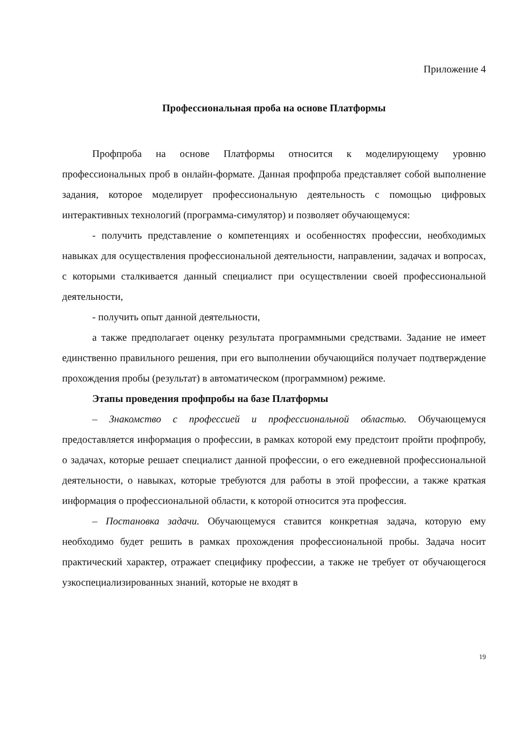Приложение 4
Профессиональная проба на основе Платформы
Профпроба на основе Платформы относится к моделирующему уровню профессиональных проб в онлайн-формате. Данная профпроба представляет собой выполнение задания, которое моделирует профессиональную деятельность с помощью цифровых интерактивных технологий (программа-симулятор) и позволяет обучающемуся:
- получить представление о компетенциях и особенностях профессии, необходимых навыках для осуществления профессиональной деятельности, направлении, задачах и вопросах, с которыми сталкивается данный специалист при осуществлении своей профессиональной деятельности,
- получить опыт данной деятельности,
а также предполагает оценку результата программными средствами. Задание не имеет единственно правильного решения, при его выполнении обучающийся получает подтверждение прохождения пробы (результат) в автоматическом (программном) режиме.
Этапы проведения профпробы на базе Платформы
– Знакомство с профессией и профессиональной областью. Обучающемуся предоставляется информация о профессии, в рамках которой ему предстоит пройти профпробу, о задачах, которые решает специалист данной профессии, о его ежедневной профессиональной деятельности, о навыках, которые требуются для работы в этой профессии, а также краткая информация о профессиональной области, к которой относится эта профессия.
– Постановка задачи. Обучающемуся ставится конкретная задача, которую ему необходимо будет решить в рамках прохождения профессиональной пробы. Задача носит практический характер, отражает специфику профессии, а также не требует от обучающегося узкоспециализированных знаний, которые не входят в
19